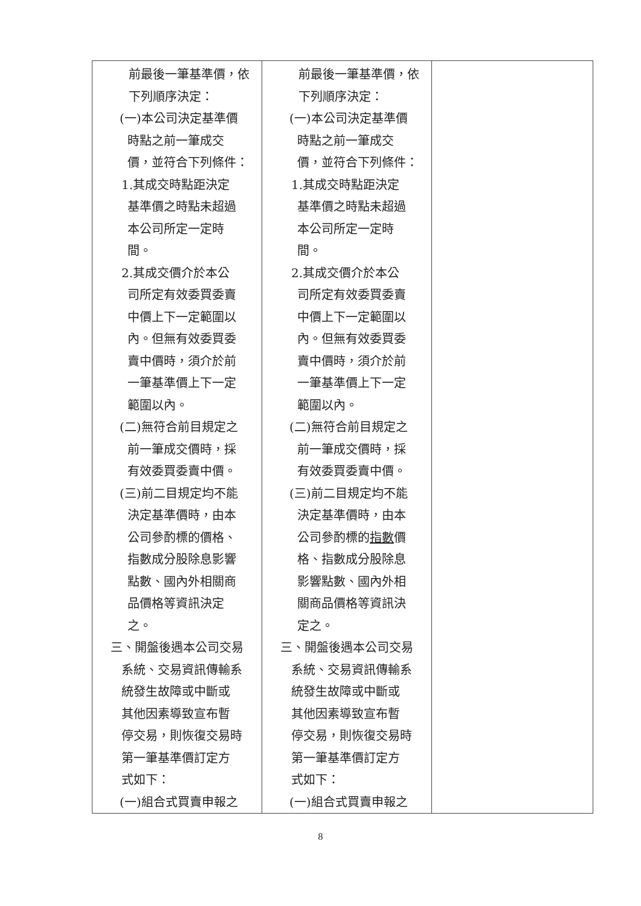| 前最後一筆基準價，依 下列順序決定： (一)本公司決定基準價 時點之前一筆成交 價，並符合下列條件： 1.其成交時點距決定 基準價之時點未超過 本公司所定一定時 間。 2.其成交價介於本公 司所定有效委買委賣 中價上下一定範圍以 內。但無有效委買委 賣中價時，須介於前 一筆基準價上下一定 範圍以內。 (二)無符合前目規定之 前一筆成交價時，採 有效委買委賣中價。 (三)前二目規定均不能 決定基準價時，由本 公司參酌標的價格、 指數成分股除息影響 點數、國內外相關商 品價格等資訊決定 之。 三、開盤後遇本公司交易 系統、交易資訊傳輸系 統發生故障或中斷或 其他因素導致宣布暫 停交易，則恢復交易時 第一筆基準價訂定方 式如下： (一)組合式買賣申報之 | 前最後一筆基準價，依 下列順序決定： (一)本公司決定基準價 時點之前一筆成交 價，並符合下列條件： 1.其成交時點距決定 基準價之時點未超過 本公司所定一定時 間。 2.其成交價介於本公 司所定有效委買委賣 中價上下一定範圍以 內。但無有效委買委 賣中價時，須介於前 一筆基準價上下一定 範圍以內。 (二)無符合前目規定之 前一筆成交價時，採 有效委買委賣中價。 (三)前二目規定均不能 決定基準價時，由本 公司參酌標的 指數 價 格、指數成分股除息 影響點數、國內外相 關商品價格等資訊決 定之。 三、開盤後遇本公司交易 系統、交易資訊傳輸系 統發生故障或中斷或 其他因素導致宣布暫 停交易，則恢復交易時 第一筆基準價訂定方 式如下： (一)組合式買賣申報之 | |
8